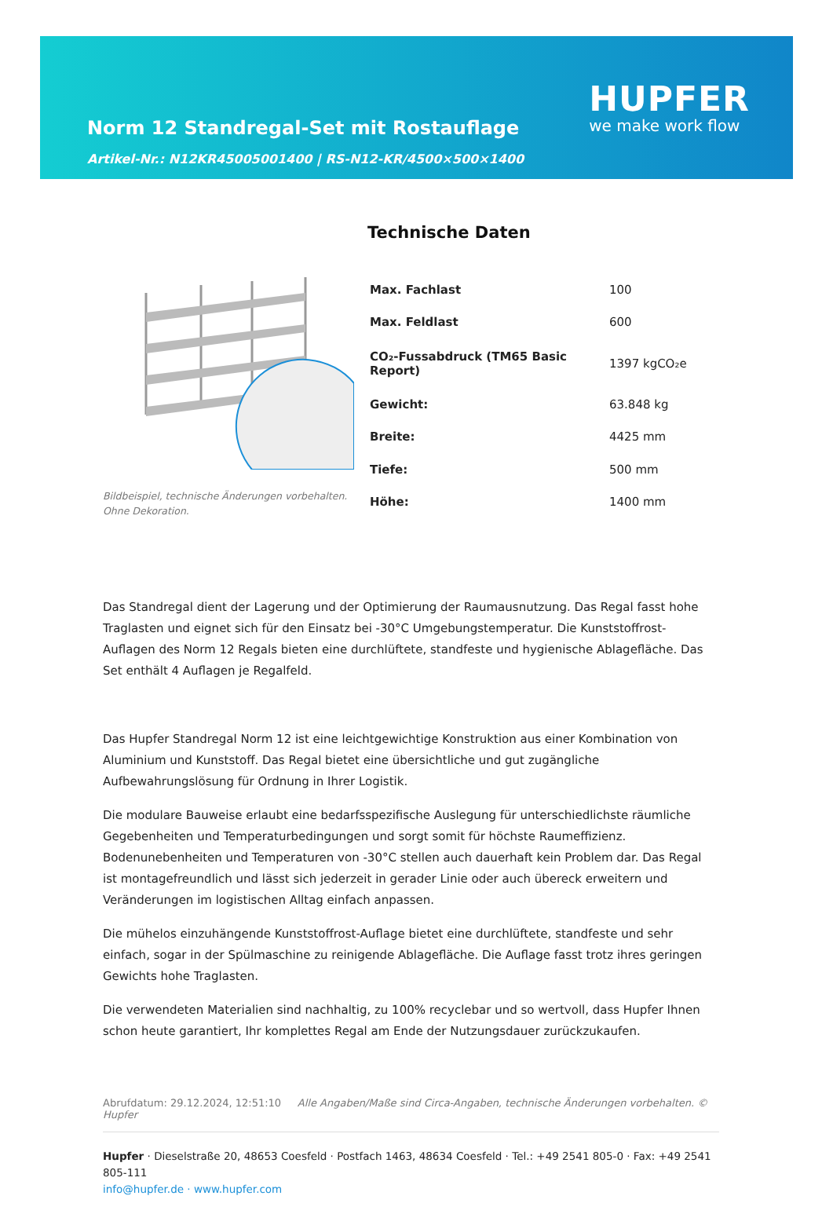Norm 12 Standregal-Set mit Rostauflage
Artikel-Nr.: N12KR45005001400 | RS-N12-KR/4500×500×1400
HUPFER
we make work flow
Technische Daten
Bildbeispiel, technische Änderungen vorbehalten.
Ohne Dekoration.
| Max. Fachlast | 100 |
| Max. Feldlast | 600 |
| CO₂-Fussabdruck (TM65 Basic Report) | 1397 kgCO₂e |
| Gewicht: | 63.848 kg |
| Breite: | 4425 mm |
| Tiefe: | 500 mm |
| Höhe: | 1400 mm |
Das Standregal dient der Lagerung und der Optimierung der Raumausnutzung. Das Regal fasst hohe Traglasten und eignet sich für den Einsatz bei -30°C Umgebungstemperatur. Die Kunststoffrost-Auflagen des Norm 12 Regals bieten eine durchlüftete, standfeste und hygienische Ablagefläche. Das Set enthält 4 Auflagen je Regalfeld.
Das Hupfer Standregal Norm 12 ist eine leichtgewichtige Konstruktion aus einer Kombination von Aluminium und Kunststoff. Das Regal bietet eine übersichtliche und gut zugängliche Aufbewahrungslösung für Ordnung in Ihrer Logistik.
Die modulare Bauweise erlaubt eine bedarfsspezifische Auslegung für unterschiedlichste räumliche Gegebenheiten und Temperaturbedingungen und sorgt somit für höchste Raumeffizienz. Bodenunebenheiten und Temperaturen von -30°C stellen auch dauerhaft kein Problem dar. Das Regal ist montagefreundlich und lässt sich jederzeit in gerader Linie oder auch übereck erweitern und Veränderungen im logistischen Alltag einfach anpassen.
Die mühelos einzuhängende Kunststoffrost-Auflage bietet eine durchlüftete, standfeste und sehr einfach, sogar in der Spülmaschine zu reinigende Ablagefläche. Die Auflage fasst trotz ihres geringen Gewichts hohe Traglasten.
Die verwendeten Materialien sind nachhaltig, zu 100% recyclebar und so wertvoll, dass Hupfer Ihnen schon heute garantiert, Ihr komplettes Regal am Ende der Nutzungsdauer zurückzukaufen.
Abrufdatum: 29.12.2024, 12:51:10 Alle Angaben/Maße sind Circa-Angaben, technische Änderungen vorbehalten. © Hupfer
Hupfer · Dieselstraße 20, 48653 Coesfeld · Postfach 1463, 48634 Coesfeld · Tel.: +49 2541 805-0 · Fax: +49 2541 805-111
info@hupfer.de · www.hupfer.com